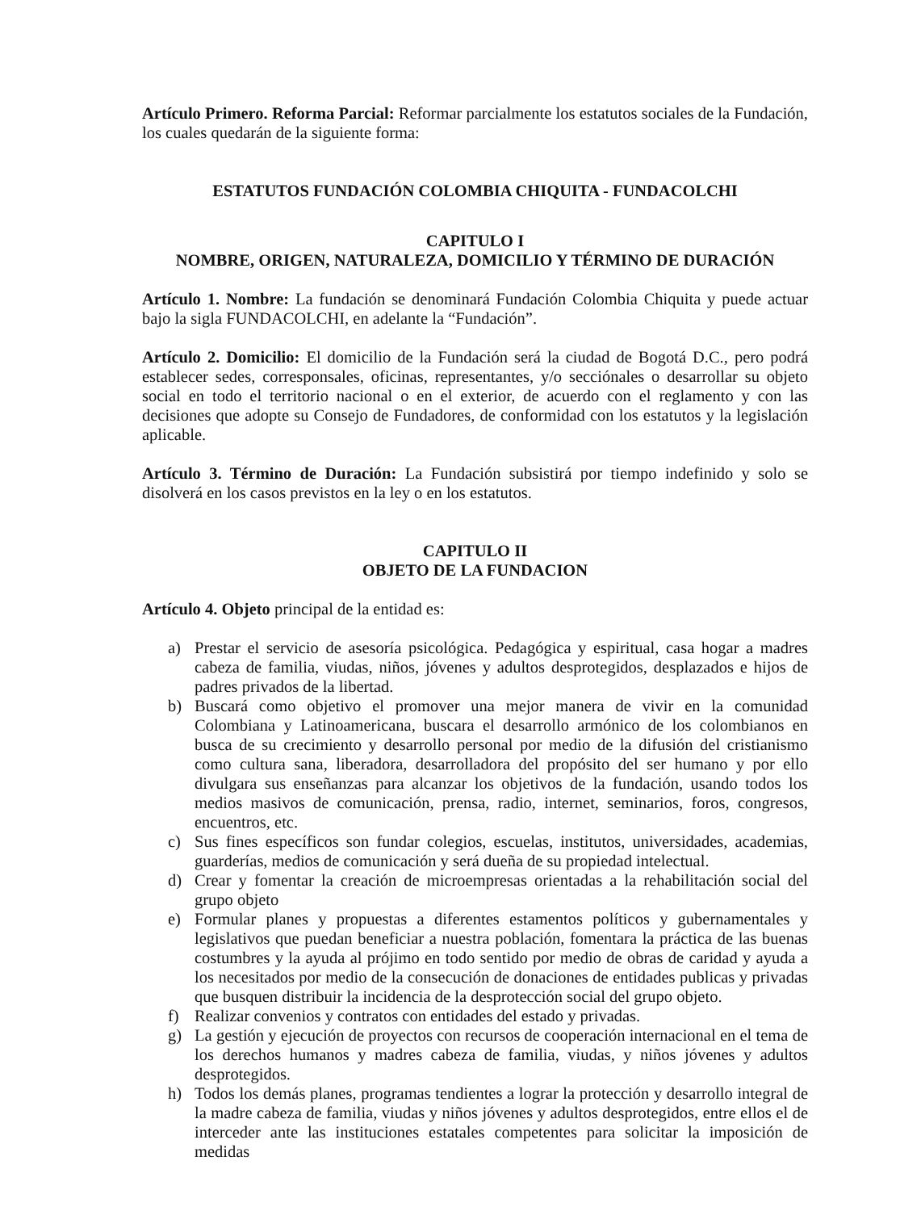Artículo Primero. Reforma Parcial: Reformar parcialmente los estatutos sociales de la Fundación, los cuales quedarán de la siguiente forma:
ESTATUTOS FUNDACIÓN COLOMBIA CHIQUITA - FUNDACOLCHI
CAPITULO I
NOMBRE, ORIGEN, NATURALEZA, DOMICILIO Y TÉRMINO DE DURACIÓN
Artículo 1. Nombre: La fundación se denominará Fundación Colombia Chiquita y puede actuar bajo la sigla FUNDACOLCHI, en adelante la “Fundación”.
Artículo 2. Domicilio: El domicilio de la Fundación será la ciudad de Bogotá D.C., pero podrá establecer sedes, corresponsales, oficinas, representantes, y/o secciónales o desarrollar su objeto social en todo el territorio nacional o en el exterior, de acuerdo con el reglamento y con las decisiones que adopte su Consejo de Fundadores, de conformidad con los estatutos y la legislación aplicable.
Artículo 3. Término de Duración: La Fundación subsistirá por tiempo indefinido y solo se disolverá en los casos previstos en la ley o en los estatutos.
CAPITULO II
OBJETO DE LA FUNDACION
Artículo 4. Objeto principal de la entidad es:
a) Prestar el servicio de asesoría psicológica. Pedagógica y espiritual, casa hogar a madres cabeza de familia, viudas, niños, jóvenes y adultos desprotegidos, desplazados e hijos de padres privados de la libertad.
b) Buscará como objetivo el promover una mejor manera de vivir en la comunidad Colombiana y Latinoamericana, buscara el desarrollo armónico de los colombianos en busca de su crecimiento y desarrollo personal por medio de la difusión del cristianismo como cultura sana, liberadora, desarrolladora del propósito del ser humano y por ello divulgara sus enseñanzas para alcanzar los objetivos de la fundación, usando todos los medios masivos de comunicación, prensa, radio, internet, seminarios, foros, congresos, encuentros, etc.
c) Sus fines específicos son fundar colegios, escuelas, institutos, universidades, academias, guarderías, medios de comunicación y será dueña de su propiedad intelectual.
d) Crear y fomentar la creación de microempresas orientadas a la rehabilitación social del grupo objeto
e) Formular planes y propuestas a diferentes estamentos políticos y gubernamentales y legislativos que puedan beneficiar a nuestra población, fomentara la práctica de las buenas costumbres y la ayuda al prójimo en todo sentido por medio de obras de caridad y ayuda a los necesitados por medio de la consecución de donaciones de entidades publicas y privadas que busquen distribuir la incidencia de la desprotección social del grupo objeto.
f) Realizar convenios y contratos con entidades del estado y privadas.
g) La gestión y ejecución de proyectos con recursos de cooperación internacional en el tema de los derechos humanos y madres cabeza de familia, viudas, y niños jóvenes y adultos desprotegidos.
h) Todos los demás planes, programas tendientes a lograr la protección y desarrollo integral de la madre cabeza de familia, viudas y niños jóvenes y adultos desprotegidos, entre ellos el de interceder ante las instituciones estatales competentes para solicitar la imposición de medidas